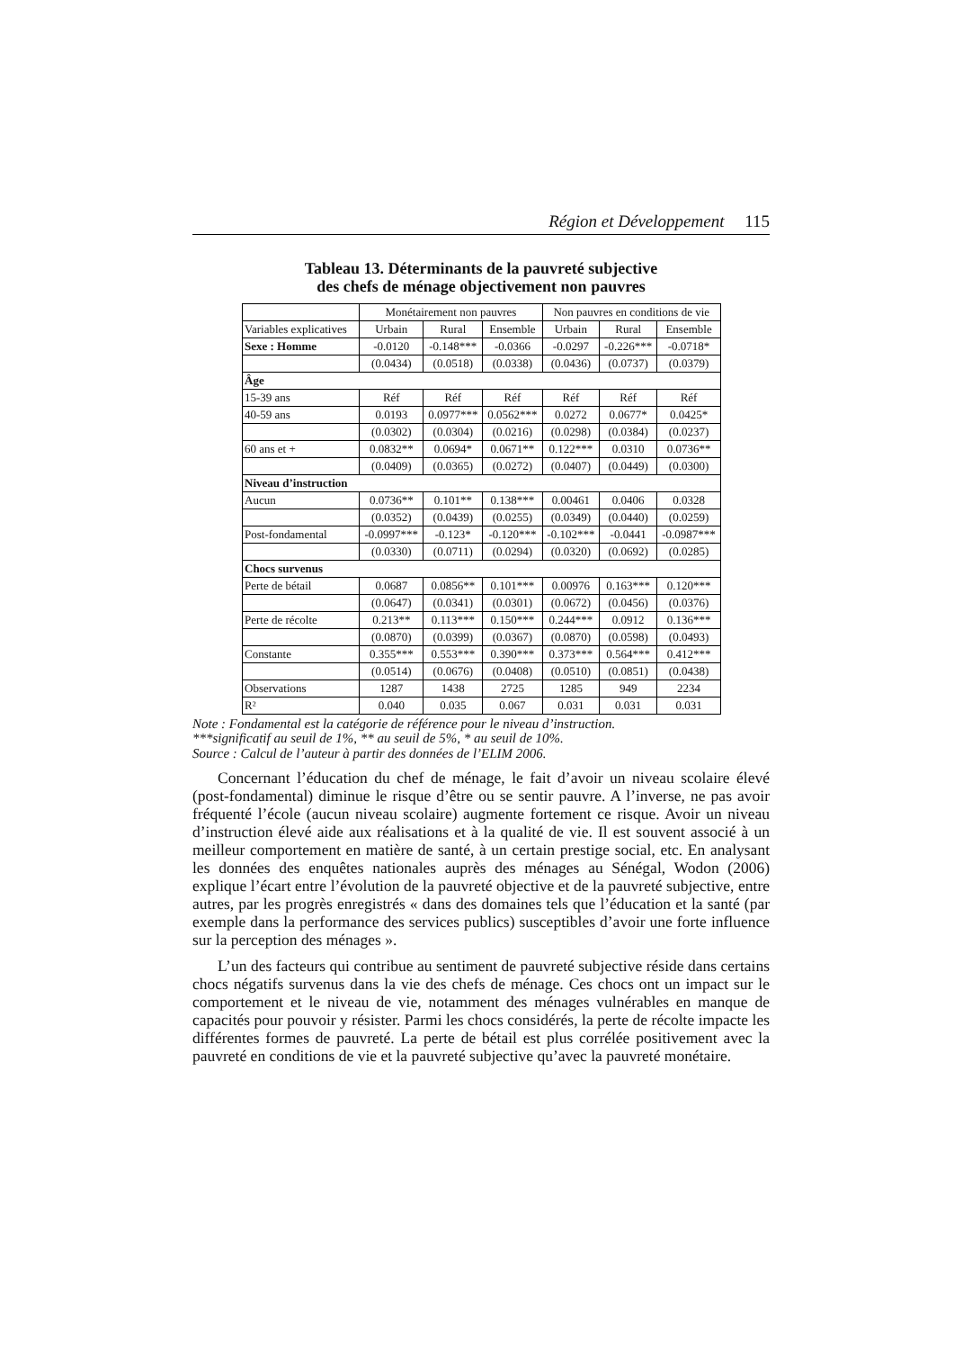Région et Développement 115
Tableau 13. Déterminants de la pauvreté subjective
des chefs de ménage objectivement non pauvres
| | Monétairement non pauvres | | | Non pauvres en conditions de vie | | |
| Variables explicatives | Urbain | Rural | Ensemble | Urbain | Rural | Ensemble |
| Sexe : Homme | -0.0120 | -0.148*** | -0.0366 | -0.0297 | -0.226*** | -0.0718* |
| | (0.0434) | (0.0518) | (0.0338) | (0.0436) | (0.0737) | (0.0379) |
| Âge | | | | | | |
| 15-39 ans | Réf | Réf | Réf | Réf | Réf | Réf |
| 40-59 ans | 0.0193 | 0.0977*** | 0.0562*** | 0.0272 | 0.0677* | 0.0425* |
| | (0.0302) | (0.0304) | (0.0216) | (0.0298) | (0.0384) | (0.0237) |
| 60 ans et + | 0.0832** | 0.0694* | 0.0671** | 0.122*** | 0.0310 | 0.0736** |
| | (0.0409) | (0.0365) | (0.0272) | (0.0407) | (0.0449) | (0.0300) |
| Niveau d’instruction | | | | | | |
| Aucun | 0.0736** | 0.101** | 0.138*** | 0.00461 | 0.0406 | 0.0328 |
| | (0.0352) | (0.0439) | (0.0255) | (0.0349) | (0.0440) | (0.0259) |
| Post-fondamental | -0.0997*** | -0.123* | -0.120*** | -0.102*** | -0.0441 | -0.0987*** |
| | (0.0330) | (0.0711) | (0.0294) | (0.0320) | (0.0692) | (0.0285) |
| Chocs survenus | | | | | | |
| Perte de bétail | 0.0687 | 0.0856** | 0.101*** | 0.00976 | 0.163*** | 0.120*** |
| | (0.0647) | (0.0341) | (0.0301) | (0.0672) | (0.0456) | (0.0376) |
| Perte de récolte | 0.213** | 0.113*** | 0.150*** | 0.244*** | 0.0912 | 0.136*** |
| | (0.0870) | (0.0399) | (0.0367) | (0.0870) | (0.0598) | (0.0493) |
| Constante | 0.355*** | 0.553*** | 0.390*** | 0.373*** | 0.564*** | 0.412*** |
| | (0.0514) | (0.0676) | (0.0408) | (0.0510) | (0.0851) | (0.0438) |
| Observations | 1287 | 1438 | 2725 | 1285 | 949 | 2234 |
| R² | 0.040 | 0.035 | 0.067 | 0.031 | 0.031 | 0.031 |
Note : Fondamental est la catégorie de référence pour le niveau d’instruction.
***significatif au seuil de 1%, ** au seuil de 5%, * au seuil de 10%.
Source : Calcul de l’auteur à partir des données de l’ELIM 2006.
Concernant l’éducation du chef de ménage, le fait d’avoir un niveau scolaire élevé (post-fondamental) diminue le risque d’être ou se sentir pauvre. A l’inverse, ne pas avoir fréquenté l’école (aucun niveau scolaire) augmente fortement ce risque. Avoir un niveau d’instruction élevé aide aux réalisations et à la qualité de vie. Il est souvent associé à un meilleur comportement en matière de santé, à un certain prestige social, etc. En analysant les données des enquêtes nationales auprès des ménages au Sénégal, Wodon (2006) explique l’écart entre l’évolution de la pauvreté objective et de la pauvreté subjective, entre autres, par les progrès enregistrés « dans des domaines tels que l’éducation et la santé (par exemple dans la performance des services publics) susceptibles d’avoir une forte influence sur la perception des ménages ».
L’un des facteurs qui contribue au sentiment de pauvreté subjective réside dans certains chocs négatifs survenus dans la vie des chefs de ménage. Ces chocs ont un impact sur le comportement et le niveau de vie, notamment des ménages vulnérables en manque de capacités pour pouvoir y résister. Parmi les chocs considérés, la perte de récolte impacte les différentes formes de pauvreté. La perte de bétail est plus corrélée positivement avec la pauvreté en conditions de vie et la pauvreté subjective qu’avec la pauvreté monétaire.